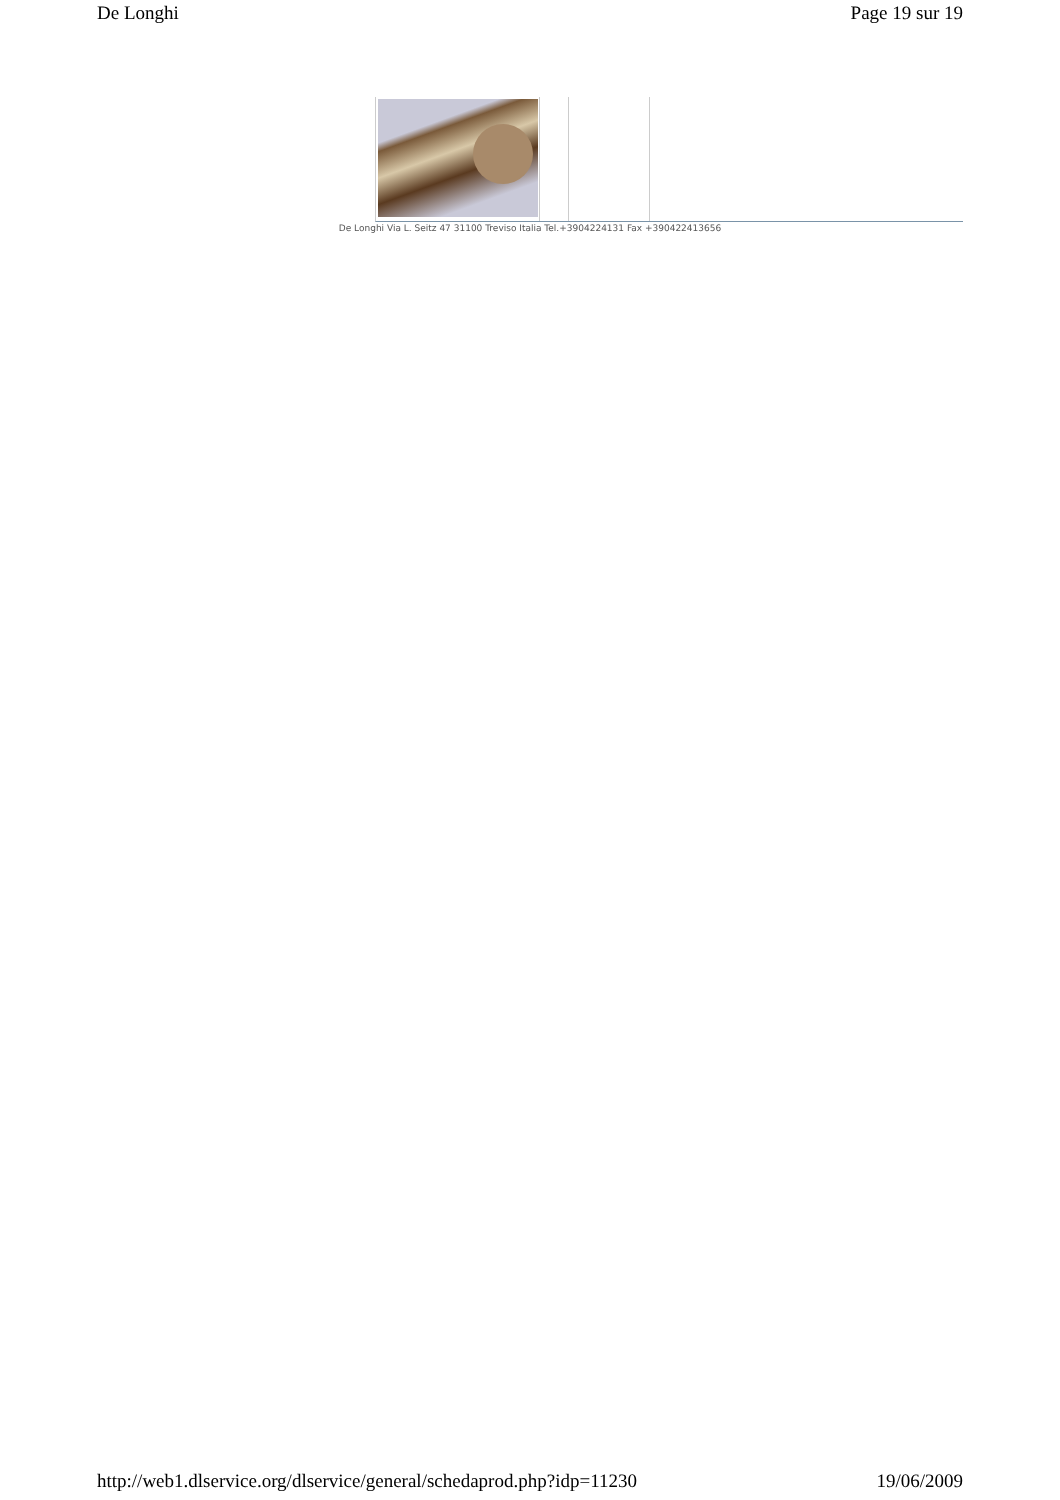De Longhi Page 19 sur 19
De Longhi Via L. Seitz 47 31100 Treviso Italia Tel.+3904224131 Fax +390422413656
http://web1.dlservice.org/dlservice/general/schedaprod.php?idp=11230 19/06/2009